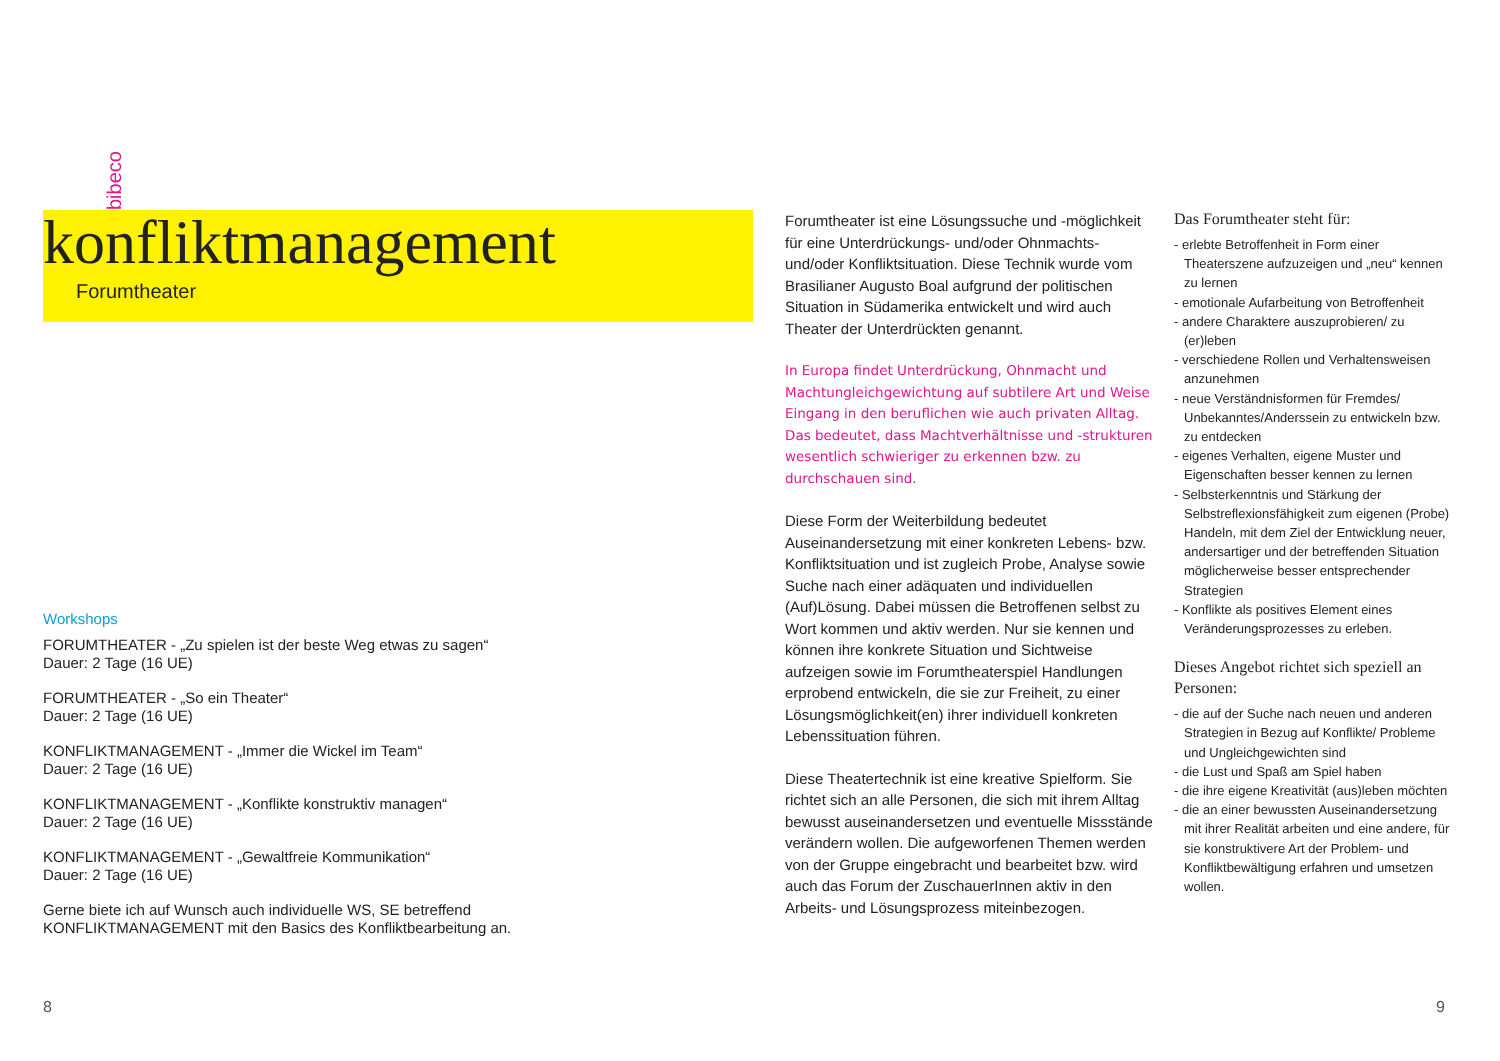bibeco
konfliktmanagement
Forumtheater
Workshops
FORUMTHEATER - „Zu spielen ist der beste Weg etwas zu sagen“
Dauer: 2 Tage (16 UE)
FORUMTHEATER - „So ein Theater“
Dauer: 2 Tage (16 UE)
KONFLIKTMANAGEMENT - „Immer die Wickel im Team“
Dauer: 2 Tage (16 UE)
KONFLIKTMANAGEMENT - „Konflikte konstruktiv managen“
Dauer: 2 Tage (16 UE)
KONFLIKTMANAGEMENT - „Gewaltfreie Kommunikation“
Dauer: 2 Tage (16 UE)
Gerne biete ich auf Wunsch auch individuelle WS, SE betreffend KONFLIKTMANAGEMENT mit den Basics des Konfliktbearbeitung an.
Forumtheater ist eine Lösungssuche und -möglichkeit für eine Unterdrückungs- und/oder Ohnmachts- und/oder Konfliktsituation. Diese Technik wurde vom Brasilianer Augusto Boal aufgrund der politischen Situation in Südamerika entwickelt und wird auch Theater der Unterdrückten genannt.
In Europa findet Unterdrückung, Ohnmacht und Machtungleichgewichtung auf subtilere Art und Weise Eingang in den beruflichen wie auch privaten Alltag. Das bedeutet, dass Machtverhältnisse und -strukturen wesentlich schwieriger zu erkennen bzw. zu durchschauen sind.
Diese Form der Weiterbildung bedeutet Auseinandersetzung mit einer konkreten Lebens- bzw. Konfliktsituation und ist zugleich Probe, Analyse sowie Suche nach einer adäquaten und individuellen (Auf)Lösung. Dabei müssen die Betroffenen selbst zu Wort kommen und aktiv werden. Nur sie kennen und können ihre konkrete Situation und Sichtweise aufzeigen sowie im Forumtheaterspiel Handlungen erprobend entwickeln, die sie zur Freiheit, zu einer Lösungsmöglichkeit(en) ihrer individuell konkreten Lebenssituation führen.
Diese Theatertechnik ist eine kreative Spielform. Sie richtet sich an alle Personen, die sich mit ihrem Alltag bewusst auseinandersetzen und eventuelle Missstände verändern wollen. Die aufgeworfenen Themen werden von der Gruppe eingebracht und bearbeitet bzw. wird auch das Forum der ZuschauerInnen aktiv in den Arbeits- und Lösungsprozess miteinbezogen.
Das Forumtheater steht für:
- erlebte Betroffenheit in Form einer Theaterszene aufzuzeigen und „neu“ kennen zu lernen
- emotionale Aufarbeitung von Betroffenheit
- andere Charaktere auszuprobieren/ zu (er)leben
- verschiedene Rollen und Verhaltensweisen anzunehmen
- neue Verständnisformen für Fremdes/ Unbekanntes/Anderssein zu entwickeln bzw. zu entdecken
- eigenes Verhalten, eigene Muster und Eigenschaften besser kennen zu lernen
- Selbsterkenntnis und Stärkung der Selbstreflexionsfähigkeit zum eigenen (Probe) Handeln, mit dem Ziel der Entwicklung neuer, andersartiger und der betreffenden Situation möglicherweise besser entsprechender Strategien
- Konflikte als positives Element eines Veränderungsprozesses zu erleben.
Dieses Angebot richtet sich speziell an Personen:
- die auf der Suche nach neuen und anderen Strategien in Bezug auf Konflikte/ Probleme und Ungleichgewichten sind
- die Lust und Spaß am Spiel haben
- die ihre eigene Kreativität (aus)leben möchten
- die an einer bewussten Auseinandersetzung mit ihrer Realität arbeiten und eine andere, für sie konstruktivere Art der Problem- und Konfliktbewältigung erfahren und umsetzen wollen.
8 9